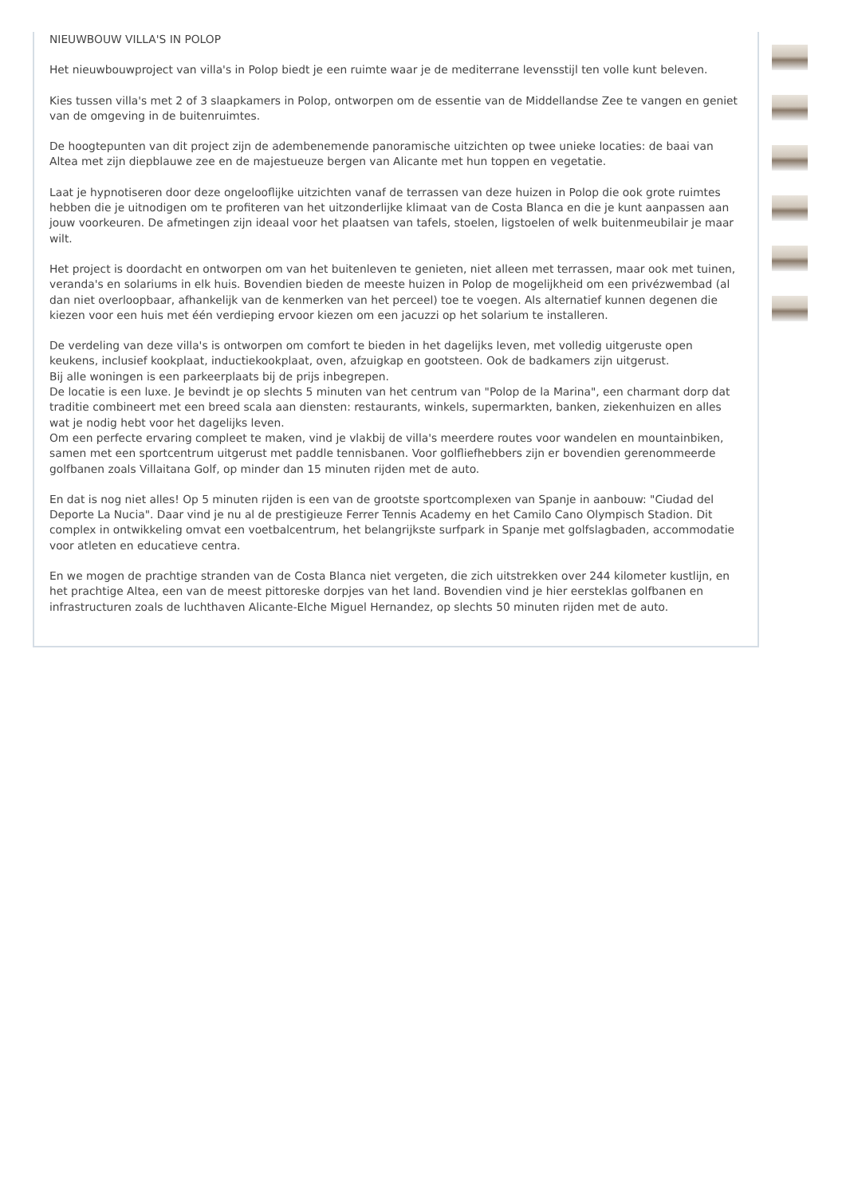NIEUWBOUW VILLA'S IN POLOP
Het nieuwbouwproject van villa's in Polop biedt je een ruimte waar je de mediterrane levensstijl ten volle kunt beleven.
Kies tussen villa's met 2 of 3 slaapkamers in Polop, ontworpen om de essentie van de Middellandse Zee te vangen en geniet van de omgeving in de buitenruimtes.
De hoogtepunten van dit project zijn de adembenemende panoramische uitzichten op twee unieke locaties: de baai van Altea met zijn diepblauwe zee en de majestueuze bergen van Alicante met hun toppen en vegetatie.
Laat je hypnotiseren door deze ongelooflijke uitzichten vanaf de terrassen van deze huizen in Polop die ook grote ruimtes hebben die je uitnodigen om te profiteren van het uitzonderlijke klimaat van de Costa Blanca en die je kunt aanpassen aan jouw voorkeuren. De afmetingen zijn ideaal voor het plaatsen van tafels, stoelen, ligstoelen of welk buitenmeubilair je maar wilt.
Het project is doordacht en ontworpen om van het buitenleven te genieten, niet alleen met terrassen, maar ook met tuinen, veranda's en solariums in elk huis. Bovendien bieden de meeste huizen in Polop de mogelijkheid om een privézwembad (al dan niet overloopbaar, afhankelijk van de kenmerken van het perceel) toe te voegen. Als alternatief kunnen degenen die kiezen voor een huis met één verdieping ervoor kiezen om een jacuzzi op het solarium te installeren.
De verdeling van deze villa's is ontworpen om comfort te bieden in het dagelijks leven, met volledig uitgeruste open keukens, inclusief kookplaat, inductiekookplaat, oven, afzuigkap en gootsteen. Ook de badkamers zijn uitgerust.
Bij alle woningen is een parkeerplaats bij de prijs inbegrepen.
De locatie is een luxe. Je bevindt je op slechts 5 minuten van het centrum van "Polop de la Marina", een charmant dorp dat traditie combineert met een breed scala aan diensten: restaurants, winkels, supermarkten, banken, ziekenhuizen en alles wat je nodig hebt voor het dagelijks leven.
Om een perfecte ervaring compleet te maken, vind je vlakbij de villa's meerdere routes voor wandelen en mountainbiken, samen met een sportcentrum uitgerust met paddle tennisbanen. Voor golfliefhebbers zijn er bovendien gerenommeerde golfbanen zoals Villaitana Golf, op minder dan 15 minuten rijden met de auto.
En dat is nog niet alles! Op 5 minuten rijden is een van de grootste sportcomplexen van Spanje in aanbouw: "Ciudad del Deporte La Nucia". Daar vind je nu al de prestigieuze Ferrer Tennis Academy en het Camilo Cano Olympisch Stadion. Dit complex in ontwikkeling omvat een voetbalcentrum, het belangrijkste surfpark in Spanje met golfslagbaden, accommodatie voor atleten en educatieve centra.
En we mogen de prachtige stranden van de Costa Blanca niet vergeten, die zich uitstrekken over 244 kilometer kustlijn, en het prachtige Altea, een van de meest pittoreske dorpjes van het land. Bovendien vind je hier eersteklas golfbanen en infrastructuren zoals de luchthaven Alicante-Elche Miguel Hernandez, op slechts 50 minuten rijden met de auto.